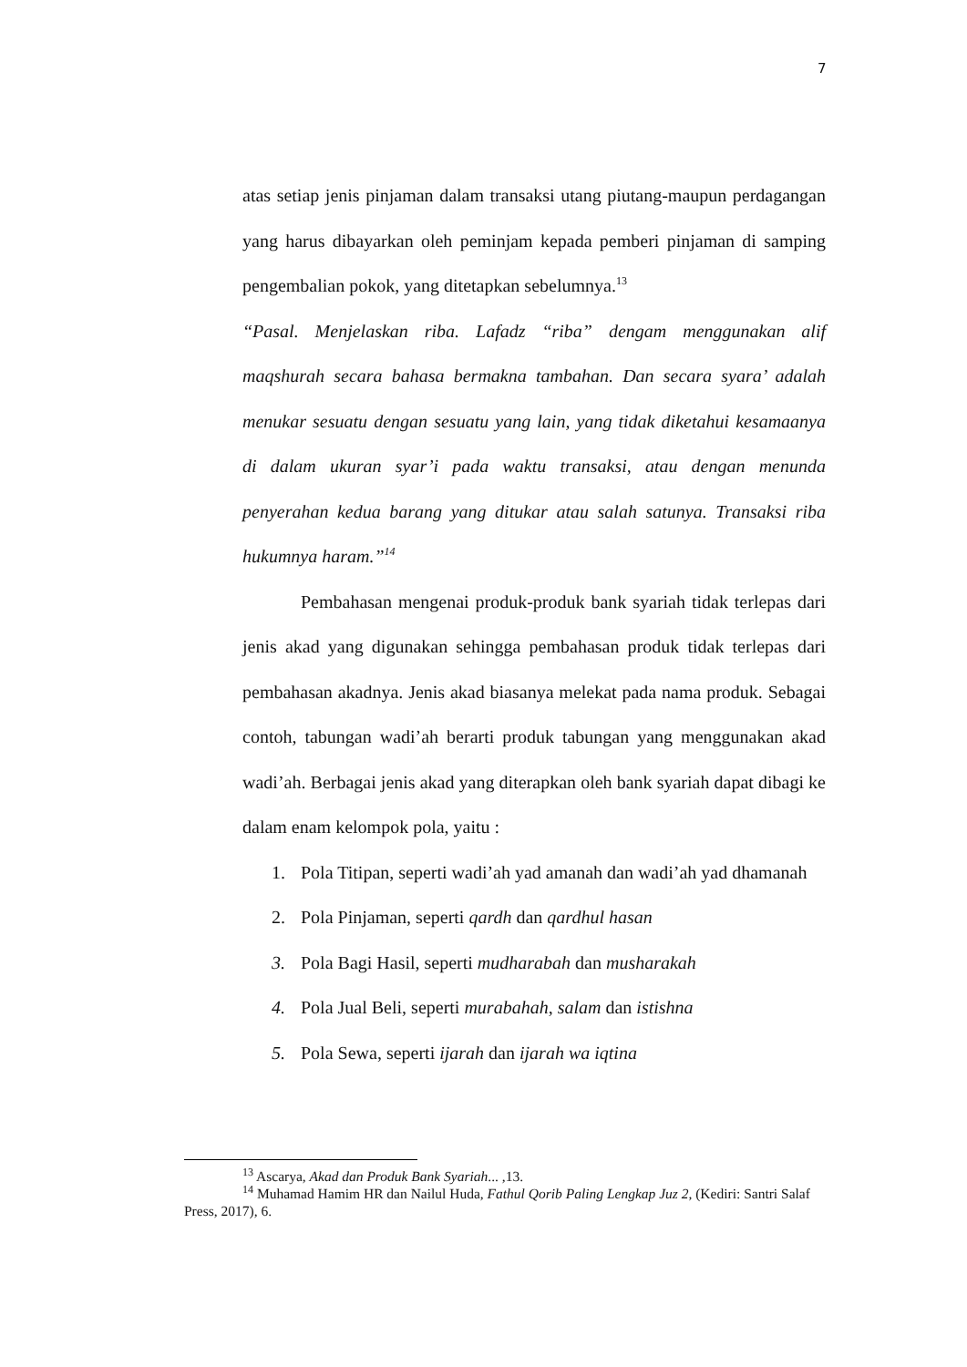7
atas setiap jenis pinjaman dalam transaksi utang piutang-maupun perdagangan yang harus dibayarkan oleh peminjam kepada pemberi pinjaman di samping pengembalian pokok, yang ditetapkan sebelumnya.<sup>13</sup>
“Pasal. Menjelaskan riba. Lafadz “riba” dengam menggunakan alif maqshurah secara bahasa bermakna tambahan. Dan secara syara’ adalah menukar sesuatu dengan sesuatu yang lain, yang tidak diketahui kesamaanya di dalam ukuran syar’i pada waktu transaksi, atau dengan menunda penyerahan kedua barang yang ditukar atau salah satunya. Transaksi riba hukumnya haram.”<sup>14</sup>
Pembahasan mengenai produk-produk bank syariah tidak terlepas dari jenis akad yang digunakan sehingga pembahasan produk tidak terlepas dari pembahasan akadnya. Jenis akad biasanya melekat pada nama produk. Sebagai contoh, tabungan wadi’ah berarti produk tabungan yang menggunakan akad wadi’ah. Berbagai jenis akad yang diterapkan oleh bank syariah dapat dibagi ke dalam enam kelompok pola, yaitu :
1. Pola Titipan, seperti wadi’ah yad amanah dan wadi’ah yad dhamanah
2. Pola Pinjaman, seperti qardh dan qardhul hasan
3. Pola Bagi Hasil, seperti mudharabah dan musharakah
4. Pola Jual Beli, seperti murabahah, salam dan istishna
5. Pola Sewa, seperti ijarah dan ijarah wa iqtina
<sup>13</sup> Ascarya, Akad dan Produk Bank Syariah... ,13.
<sup>14</sup> Muhamad Hamim HR dan Nailul Huda, Fathul Qorib Paling Lengkap Juz 2, (Kediri: Santri Salaf Press, 2017), 6.